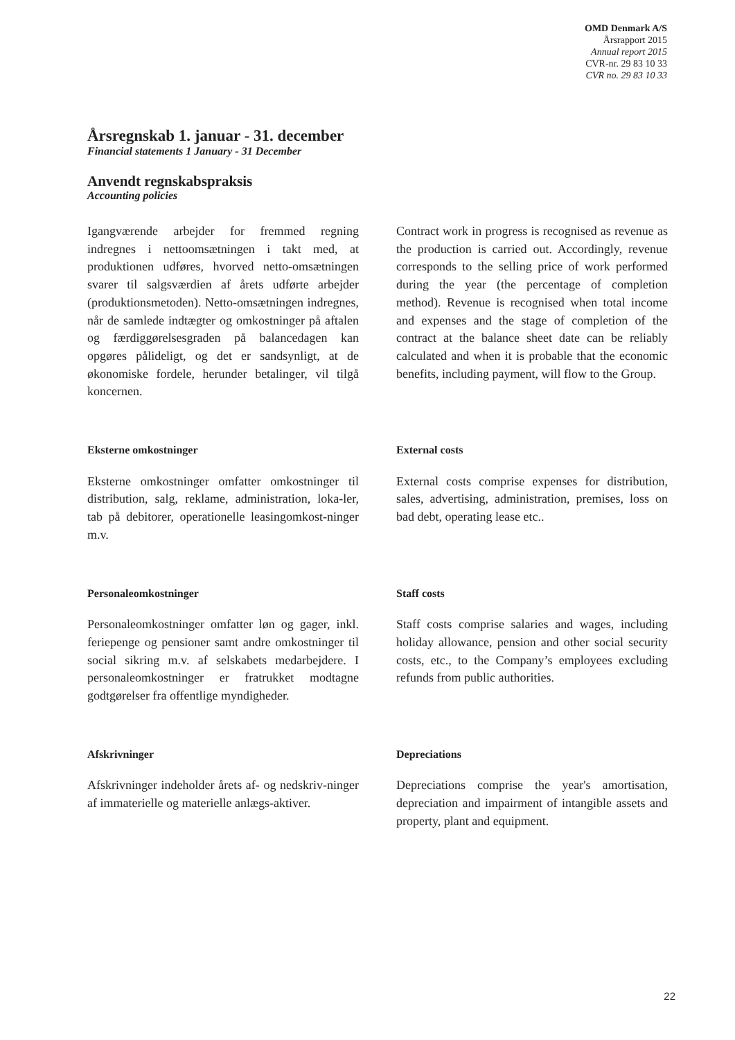OMD Denmark A/S
Årsrapport 2015
Annual report 2015
CVR-nr. 29 83 10 33
CVR no. 29 83 10 33
Årsregnskab 1. januar - 31. december
Financial statements 1 January - 31 December
Anvendt regnskabspraksis
Accounting policies
Igangværende arbejder for fremmed regning indregnes i nettoomsætningen i takt med, at produktionen udføres, hvorved netto-omsætningen svarer til salgsværdien af årets udførte arbejder (produktionsmetoden). Netto-omsætningen indregnes, når de samlede indtægter og omkostninger på aftalen og færdiggørelsesgraden på balancedagen kan opgøres pålideligt, og det er sandsynligt, at de økonomiske fordele, herunder betalinger, vil tilgå koncernen.
Contract work in progress is recognised as revenue as the production is carried out. Accordingly, revenue corresponds to the selling price of work performed during the year (the percentage of completion method). Revenue is recognised when total income and expenses and the stage of completion of the contract at the balance sheet date can be reliably calculated and when it is probable that the economic benefits, including payment, will flow to the Group.
Eksterne omkostninger
Eksterne omkostninger omfatter omkostninger til distribution, salg, reklame, administration, loka-ler, tab på debitorer, operationelle leasingomkost-ninger m.v.
External costs
External costs comprise expenses for distribution, sales, advertising, administration, premises, loss on bad debt, operating lease etc..
Personaleomkostninger
Personaleomkostninger omfatter løn og gager, inkl. feriepenge og pensioner samt andre omkostninger til social sikring m.v. af selskabets medarbejdere. I personaleomkostninger er fratrukket modtagne godtgørelser fra offentlige myndigheder.
Staff costs
Staff costs comprise salaries and wages, including holiday allowance, pension and other social security costs, etc., to the Company’s employees excluding refunds from public authorities.
Afskrivninger
Afskrivninger indeholder årets af- og nedskriv-ninger af immaterielle og materielle anlægs-aktiver.
Depreciations
Depreciations comprise the year's amortisation, depreciation and impairment of intangible assets and property, plant and equipment.
22